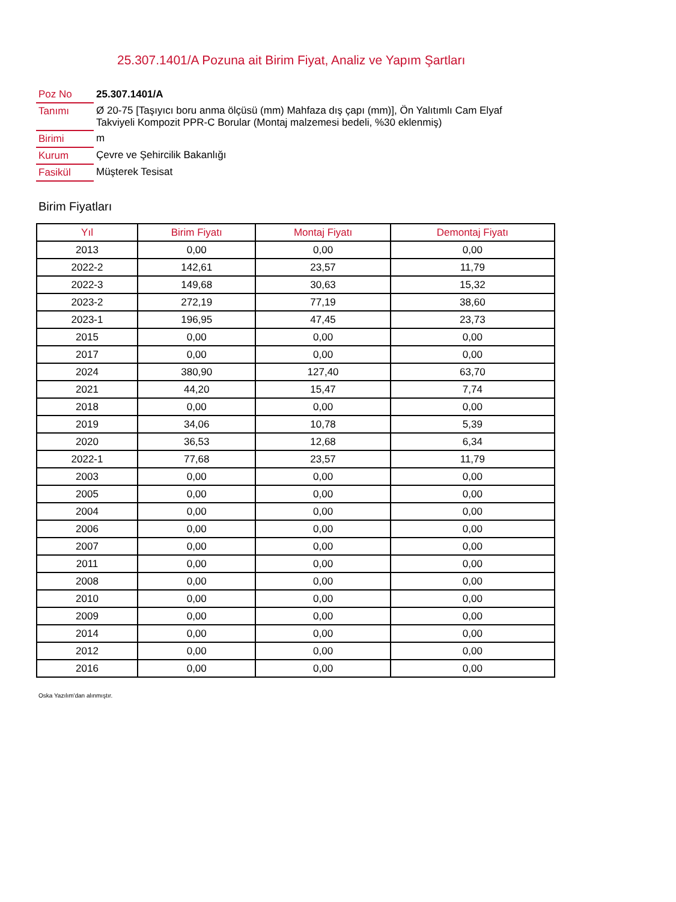25.307.1401/A Pozuna ait Birim Fiyat, Analiz ve Yapım Şartları
| Poz No | 25.307.1401/A |
| Tanımı | Ø 20-75 [Taşıyıcı boru anma ölçüsü (mm) Mahfaza dış çapı (mm)], Ön Yalıtımlı Cam Elyaf Takviyeli Kompozit PPR-C Borular (Montaj malzemesi bedeli, %30 eklenmiş) |
| Birimi | m |
| Kurum | Çevre ve Şehircilik Bakanlığı |
| Fasikül | Müşterek Tesisat |
Birim Fiyatları
| Yıl | Birim Fiyatı | Montaj Fiyatı | Demontaj Fiyatı |
| --- | --- | --- | --- |
| 2013 | 0,00 | 0,00 | 0,00 |
| 2022-2 | 142,61 | 23,57 | 11,79 |
| 2022-3 | 149,68 | 30,63 | 15,32 |
| 2023-2 | 272,19 | 77,19 | 38,60 |
| 2023-1 | 196,95 | 47,45 | 23,73 |
| 2015 | 0,00 | 0,00 | 0,00 |
| 2017 | 0,00 | 0,00 | 0,00 |
| 2024 | 380,90 | 127,40 | 63,70 |
| 2021 | 44,20 | 15,47 | 7,74 |
| 2018 | 0,00 | 0,00 | 0,00 |
| 2019 | 34,06 | 10,78 | 5,39 |
| 2020 | 36,53 | 12,68 | 6,34 |
| 2022-1 | 77,68 | 23,57 | 11,79 |
| 2003 | 0,00 | 0,00 | 0,00 |
| 2005 | 0,00 | 0,00 | 0,00 |
| 2004 | 0,00 | 0,00 | 0,00 |
| 2006 | 0,00 | 0,00 | 0,00 |
| 2007 | 0,00 | 0,00 | 0,00 |
| 2011 | 0,00 | 0,00 | 0,00 |
| 2008 | 0,00 | 0,00 | 0,00 |
| 2010 | 0,00 | 0,00 | 0,00 |
| 2009 | 0,00 | 0,00 | 0,00 |
| 2014 | 0,00 | 0,00 | 0,00 |
| 2012 | 0,00 | 0,00 | 0,00 |
| 2016 | 0,00 | 0,00 | 0,00 |
Oska Yazılım'dan alınmıştır.